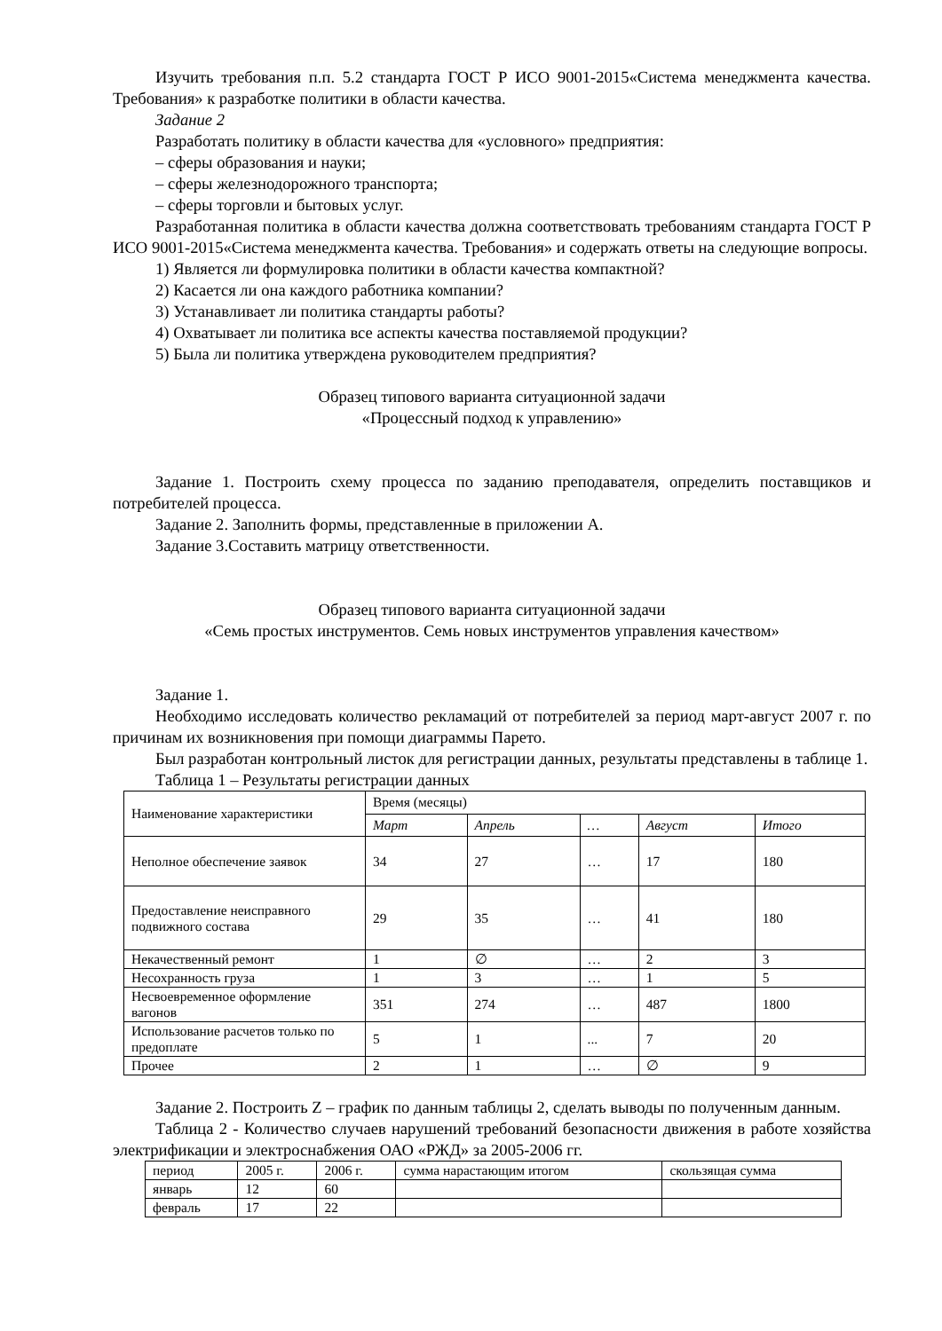Изучить требования п.п. 5.2 стандарта ГОСТ Р ИСО 9001-2015«Система менеджмента качества. Требования» к разработке политики в области качества.
Задание 2
Разработать политику в области качества для «условного» предприятия:
– сферы образования и науки;
– сферы железнодорожного транспорта;
– сферы торговли и бытовых услуг.
Разработанная политика в области качества должна соответствовать требованиям стандарта ГОСТ Р ИСО 9001-2015«Система менеджмента качества. Требования» и содержать ответы на следующие вопросы.
1) Является ли формулировка политики в области качества компактной?
2) Касается ли она каждого работника компании?
3) Устанавливает ли политика стандарты работы?
4) Охватывает ли политика все аспекты качества поставляемой продукции?
5) Была ли политика утверждена руководителем предприятия?
Образец типового варианта ситуационной задачи
«Процессный подход к управлению»
Задание 1. Построить схему процесса по заданию преподавателя, определить поставщиков и потребителей процесса.
Задание 2. Заполнить формы, представленные в приложении А.
Задание 3.Составить матрицу ответственности.
Образец типового варианта ситуационной задачи
«Семь простых инструментов. Семь новых инструментов управления качеством»
Задание 1.
Необходимо исследовать количество рекламаций от потребителей за период март-август 2007 г. по причинам их возникновения при помощи диаграммы Парето.
Был разработан контрольный листок для регистрации данных, результаты представлены в таблице 1.
Таблица 1 – Результаты регистрации данных
| Наименование характеристики | Время (месяцы) | | | | |
| --- | --- | --- | --- | --- | --- |
| | Март | Апрель | … | Август | Итого |
| Неполное обеспечение заявок | 34 | 27 | … | 17 | 180 |
| Предоставление неисправного подвижного состава | 29 | 35 | … | 41 | 180 |
| Некачественный ремонт | 1 | ∅ | … | 2 | 3 |
| Несохранность груза | 1 | 3 | … | 1 | 5 |
| Несвоевременное оформление вагонов | 351 | 274 | … | 487 | 1800 |
| Использование расчетов только по предоплате | 5 | 1 | ... | 7 | 20 |
| Прочее | 2 | 1 | … | ∅ | 9 |
Задание 2. Построить Z – график по данным таблицы 2, сделать выводы по полученным данным.
Таблица 2 - Количество случаев нарушений требований безопасности движения в работе хозяйства электрификации и электроснабжения ОАО «РЖД» за 2005-2006 гг.
| период | 2005 г. | 2006 г. | сумма нарастающим итогом | скользящая сумма |
| январь | 12 | 60 | | |
| февраль | 17 | 22 | | |